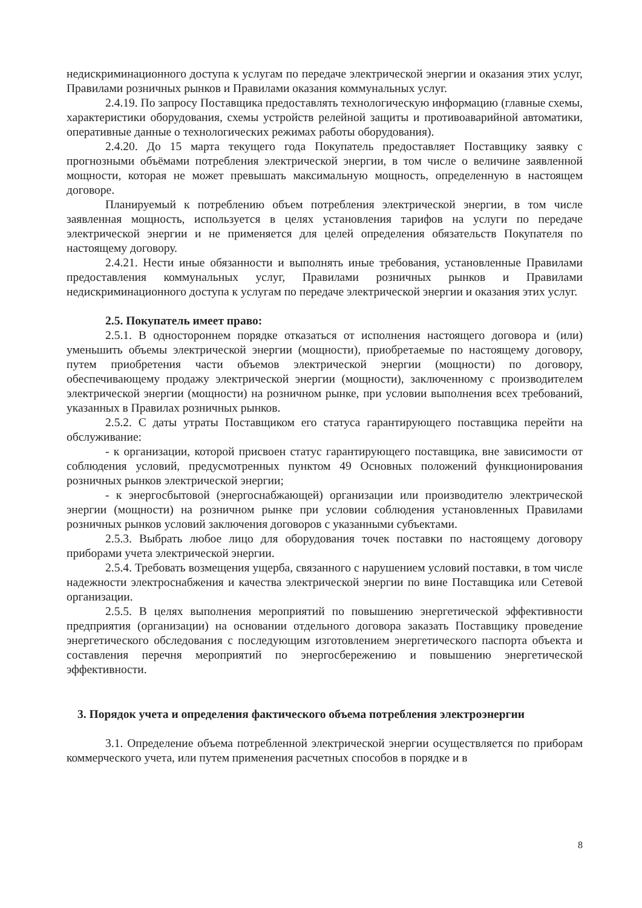недискриминационного доступа к услугам по передаче электрической энергии и оказания этих услуг, Правилами розничных рынков и Правилами оказания коммунальных услуг.
2.4.19. По запросу Поставщика предоставлять технологическую информацию (главные схемы, характеристики оборудования, схемы устройств релейной защиты и противоаварийной автоматики, оперативные данные о технологических режимах работы оборудования).
2.4.20. До 15 марта текущего года Покупатель предоставляет Поставщику заявку с прогнозными объёмами потребления электрической энергии, в том числе о величине заявленной мощности, которая не может превышать максимальную мощность, определенную в настоящем договоре.
Планируемый к потреблению объем потребления электрической энергии, в том числе заявленная мощность, используется в целях установления тарифов на услуги по передаче электрической энергии и не применяется для целей определения обязательств Покупателя по настоящему договору.
2.4.21. Нести иные обязанности и выполнять иные требования, установленные Правилами предоставления коммунальных услуг, Правилами розничных рынков и Правилами недискриминационного доступа к услугам по передаче электрической энергии и оказания этих услуг.
2.5. Покупатель имеет право:
2.5.1. В одностороннем порядке отказаться от исполнения настоящего договора и (или) уменьшить объемы электрической энергии (мощности), приобретаемые по настоящему договору, путем приобретения части объемов электрической энергии (мощности) по договору, обеспечивающему продажу электрической энергии (мощности), заключенному с производителем электрической энергии (мощности) на розничном рынке, при условии выполнения всех требований, указанных в Правилах розничных рынков.
2.5.2. С даты утраты Поставщиком его статуса гарантирующего поставщика перейти на обслуживание:
- к организации, которой присвоен статус гарантирующего поставщика, вне зависимости от соблюдения условий, предусмотренных пунктом 49 Основных положений функционирования розничных рынков электрической энергии;
- к энергосбытовой (энергоснабжающей) организации или производителю электрической энергии (мощности) на розничном рынке при условии соблюдения установленных Правилами розничных рынков условий заключения договоров с указанными субъектами.
2.5.3. Выбрать любое лицо для оборудования точек поставки по настоящему договору приборами учета электрической энергии.
2.5.4. Требовать возмещения ущерба, связанного с нарушением условий поставки, в том числе надежности электроснабжения и качества электрической энергии по вине Поставщика или Сетевой организации.
2.5.5. В целях выполнения мероприятий по повышению энергетической эффективности предприятия (организации) на основании отдельного договора заказать Поставщику проведение энергетического обследования с последующим изготовлением энергетического паспорта объекта и составления перечня мероприятий по энергосбережению и повышению энергетической эффективности.
3. Порядок учета и определения фактического объема потребления электроэнергии
3.1. Определение объема потребленной электрической энергии осуществляется по приборам коммерческого учета, или путем применения расчетных способов в порядке и в
8